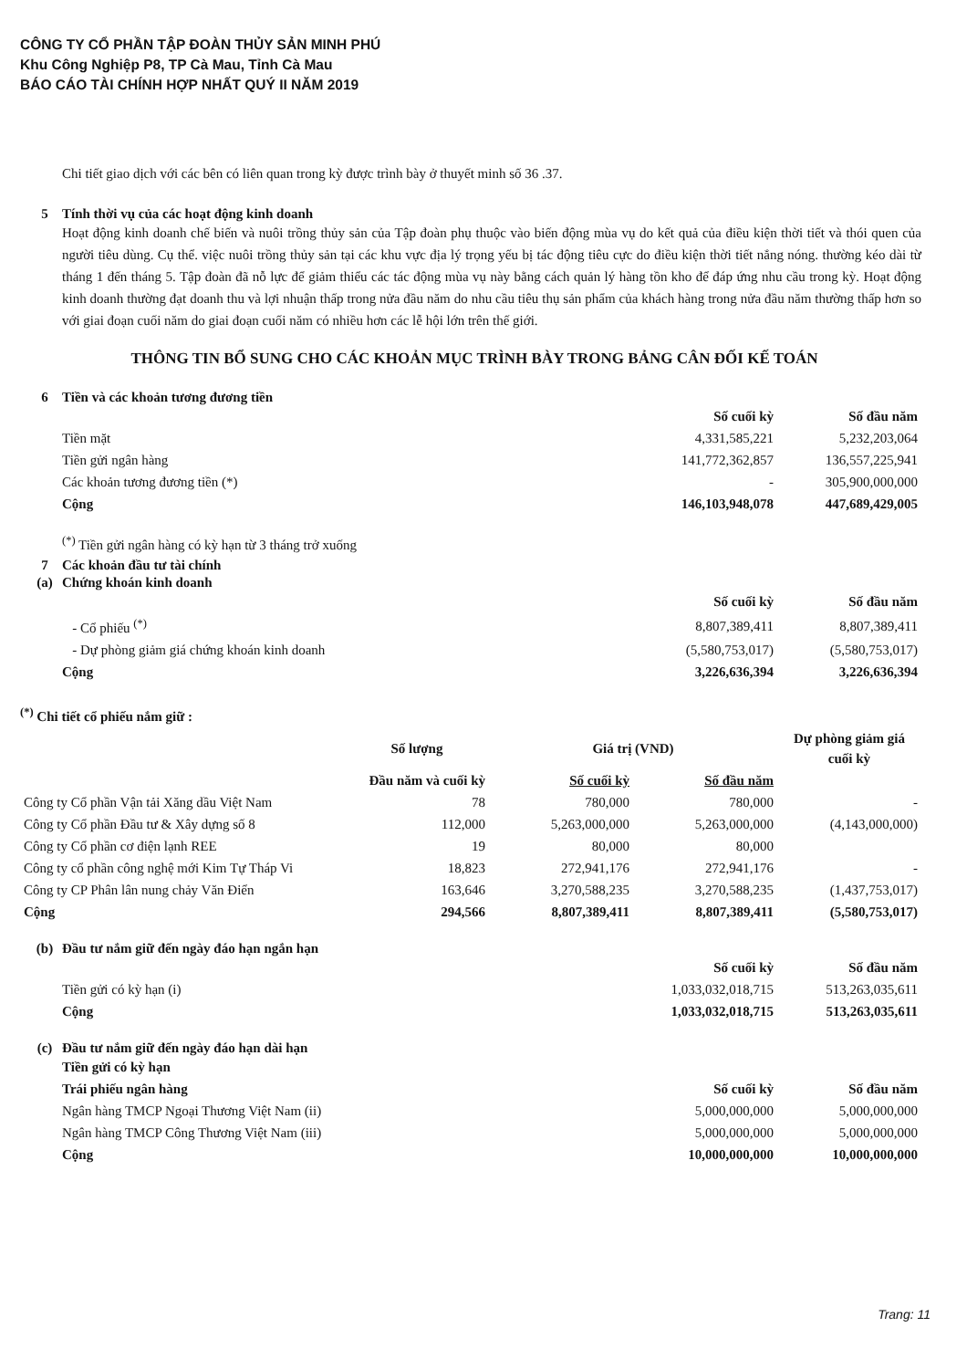CÔNG TY CỔ PHẦN TẬP ĐOÀN THỦY SẢN MINH PHÚ
Khu Công Nghiệp P8, TP Cà Mau, Tỉnh Cà Mau
BÁO CÁO TÀI CHÍNH HỢP NHẤT QUÝ II NĂM 2019
Chi tiết giao dịch với các bên có liên quan trong kỳ được trình bày ở thuyết minh số 36 .37.
5 Tính thời vụ của các hoạt động kinh doanh
Hoạt động kinh doanh chế biến và nuôi trồng thủy sản của Tập đoàn phụ thuộc vào biến động mùa vụ do kết quả của điều kiện thời tiết và thói quen của người tiêu dùng. Cụ thể. việc nuôi trồng thủy sản tại các khu vực địa lý trọng yếu bị tác động tiêu cực do điều kiện thời tiết nắng nóng. thường kéo dài từ tháng 1 đến tháng 5. Tập đoàn đã nỗ lực để giảm thiểu các tác động mùa vụ này bằng cách quản lý hàng tồn kho để đáp ứng nhu cầu trong kỳ. Hoạt động kinh doanh thường đạt doanh thu và lợi nhuận thấp trong nửa đầu năm do nhu cầu tiêu thụ sản phẩm của khách hàng trong nửa đầu năm thường thấp hơn so với giai đoạn cuối năm do giai đoạn cuối năm có nhiều hơn các lễ hội lớn trên thế giới.
THÔNG TIN BỔ SUNG CHO CÁC KHOẢN MỤC TRÌNH BÀY TRONG BẢNG CÂN ĐỐI KẾ TOÁN
6 Tiền và các khoản tương đương tiền
| | Số cuối kỳ | Số đầu năm |
| Tiền mặt | 4,331,585,221 | 5,232,203,064 |
| Tiền gửi ngân hàng | 141,772,362,857 | 136,557,225,941 |
| Các khoản tương đương tiền (*) | - | 305,900,000,000 |
| Cộng | 146,103,948,078 | 447,689,429,005 |
<sup>(*)</sup> Tiền gửi ngân hàng có kỳ hạn từ 3 tháng trở xuống
7 Các khoản đầu tư tài chính
(a) Chứng khoán kinh doanh
| | Số cuối kỳ | Số đầu năm |
| - Cổ phiếu <sup>(*)</sup> | 8,807,389,411 | 8,807,389,411 |
| - Dự phòng giảm giá chứng khoán kinh doanh | (5,580,753,017) | (5,580,753,017) |
| Cộng | 3,226,636,394 | 3,226,636,394 |
<sup>(*)</sup> Chi tiết cổ phiếu nắm giữ :
| | Số lượng | Giá trị (VND) | | Dự phòng giảm giá cuối kỳ |
| | Đầu năm và cuối kỳ | Số cuối kỳ | Số đầu năm | |
| Công ty Cổ phần Vận tải Xăng dầu Việt Nam | 78 | 780,000 | 780,000 | - |
| Công ty Cổ phần Đầu tư & Xây dựng số 8 | 112,000 | 5,263,000,000 | 5,263,000,000 | (4,143,000,000) |
| Công ty Cổ phần cơ điện lạnh REE | 19 | 80,000 | 80,000 | |
| Công ty cổ phần công nghệ mới Kim Tự Tháp Vi | 18,823 | 272,941,176 | 272,941,176 | - |
| Công ty CP Phân lân nung chảy Văn Điển | 163,646 | 3,270,588,235 | 3,270,588,235 | (1,437,753,017) |
| Cộng | 294,566 | 8,807,389,411 | 8,807,389,411 | (5,580,753,017) |
(b) Đầu tư nắm giữ đến ngày đáo hạn ngắn hạn
| | Số cuối kỳ | Số đầu năm |
| Tiền gửi có kỳ hạn (i) | 1,033,032,018,715 | 513,263,035,611 |
| Cộng | 1,033,032,018,715 | 513,263,035,611 |
(c) Đầu tư nắm giữ đến ngày đáo hạn dài hạn
| Tiền gửi có kỳ hạn | | |
| Trái phiếu ngân hàng | Số cuối kỳ | Số đầu năm |
| Ngân hàng TMCP Ngoại Thương Việt Nam (ii) | 5,000,000,000 | 5,000,000,000 |
| Ngân hàng TMCP Công Thương Việt Nam (iii) | 5,000,000,000 | 5,000,000,000 |
| Cộng | 10,000,000,000 | 10,000,000,000 |
Trang: 11